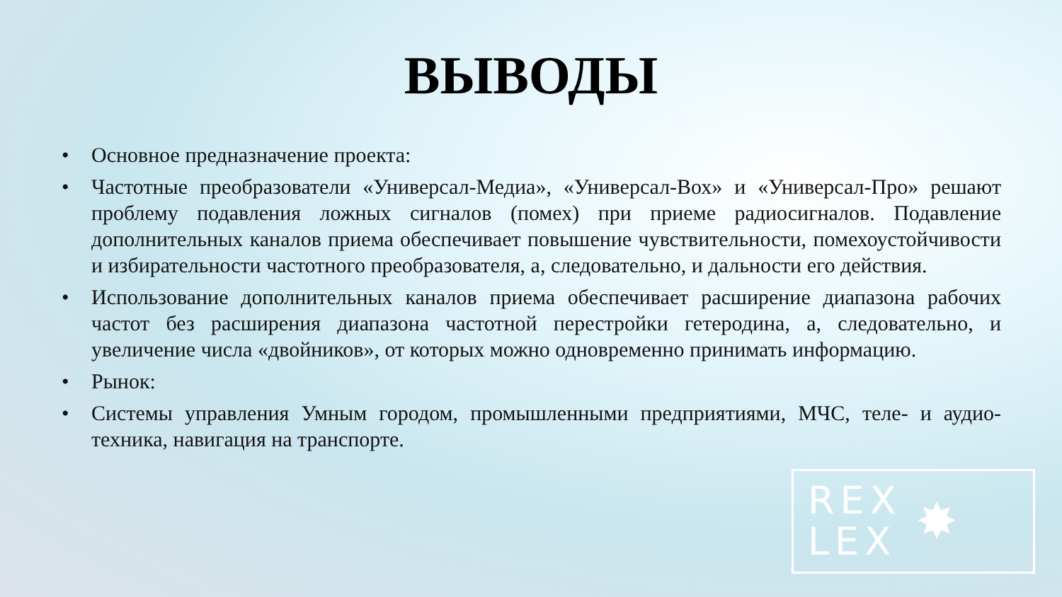ВЫВОДЫ
• Основное предназначение проекта:
• Частотные преобразователи «Универсал-Медиа», «Универсал-Вох» и «Универсал-Про» решают проблему подавления ложных сигналов (помех) при приеме радиосигналов. Подавление дополнительных каналов приема обеспечивает повышение чувствительности, помехоустойчивости и избирательности частотного преобразователя, а, следовательно, и дальности его действия.
• Использование дополнительных каналов приема обеспечивает расширение диапазона рабочих частот без расширения диапазона частотной перестройки гетеродина, а, следовательно, и увеличение числа «двойников», от которых можно одновременно принимать информацию.
• Рынок:
• Системы управления Умным городом, промышленными предприятиями, МЧС, теле- и аудио-техника, навигация на транспорте.
REX
LEX
✸